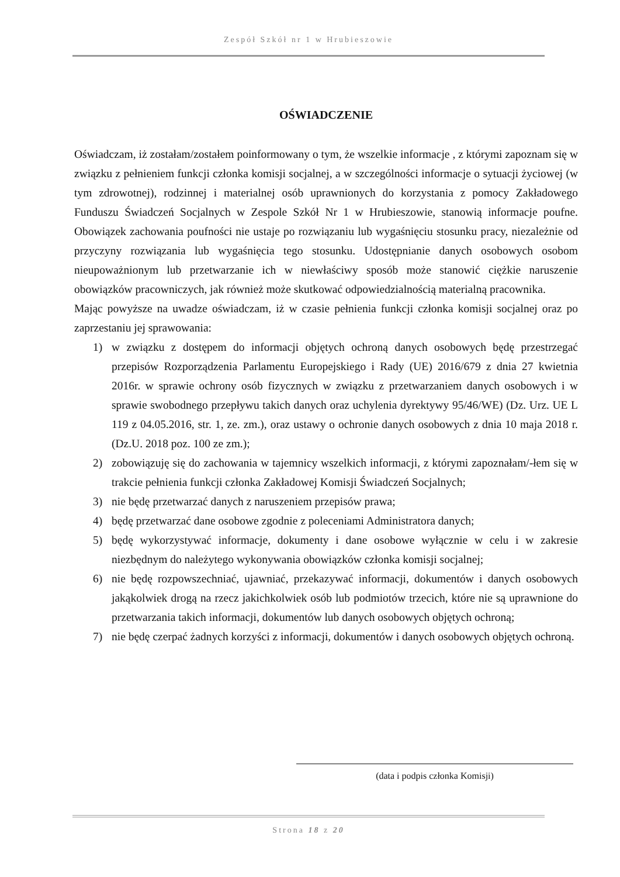Zespół Szkół nr 1 w Hrubieszowie
OŚWIADCZENIE
Oświadczam, iż zostałam/zostałem poinformowany o tym, że wszelkie informacje , z którymi zapoznam się w związku z pełnieniem funkcji członka komisji socjalnej, a w szczególności informacje o sytuacji życiowej (w tym zdrowotnej), rodzinnej i materialnej osób uprawnionych do korzystania z pomocy Zakładowego Funduszu Świadczeń Socjalnych w Zespole Szkół Nr 1 w Hrubieszowie, stanowią informacje poufne. Obowiązek zachowania poufności nie ustaje po rozwiązaniu lub wygaśnięciu stosunku pracy, niezależnie od przyczyny rozwiązania lub wygaśnięcia tego stosunku. Udostępnianie danych osobowych osobom nieupoważnionym lub przetwarzanie ich w niewłaściwy sposób może stanowić ciężkie naruszenie obowiązków pracowniczych, jak również może skutkować odpowiedzialnością materialną pracownika.
Mając powyższe na uwadze oświadczam, iż w czasie pełnienia funkcji członka komisji socjalnej oraz po zaprzestaniu jej sprawowania:
1) w związku z dostępem do informacji objętych ochroną danych osobowych będę przestrzegać przepisów Rozporządzenia Parlamentu Europejskiego i Rady (UE) 2016/679 z dnia 27 kwietnia 2016r. w sprawie ochrony osób fizycznych w związku z przetwarzaniem danych osobowych i w sprawie swobodnego przepływu takich danych oraz uchylenia dyrektywy 95/46/WE) (Dz. Urz. UE L 119 z 04.05.2016, str. 1, ze. zm.), oraz ustawy o ochronie danych osobowych z dnia 10 maja 2018 r. (Dz.U. 2018 poz. 100 ze zm.);
2) zobowiązuję się do zachowania w tajemnicy wszelkich informacji, z którymi zapoznałam/-łem się w trakcie pełnienia funkcji członka Zakładowej Komisji Świadczeń Socjalnych;
3) nie będę przetwarzać danych z naruszeniem przepisów prawa;
4) będę przetwarzać dane osobowe zgodnie z poleceniami Administratora danych;
5) będę wykorzystywać informacje, dokumenty i dane osobowe wyłącznie w celu i w zakresie niezbędnym do należytego wykonywania obowiązków członka komisji socjalnej;
6) nie będę rozpowszechniać, ujawniać, przekazywać informacji, dokumentów i danych osobowych jakąkolwiek drogą na rzecz jakichkolwiek osób lub podmiotów trzecich, które nie są uprawnione do przetwarzania takich informacji, dokumentów lub danych osobowych objętych ochroną;
7) nie będę czerpać żadnych korzyści z informacji, dokumentów i danych osobowych objętych ochroną.
(data i podpis członka Komisji)
Strona 18 z 20